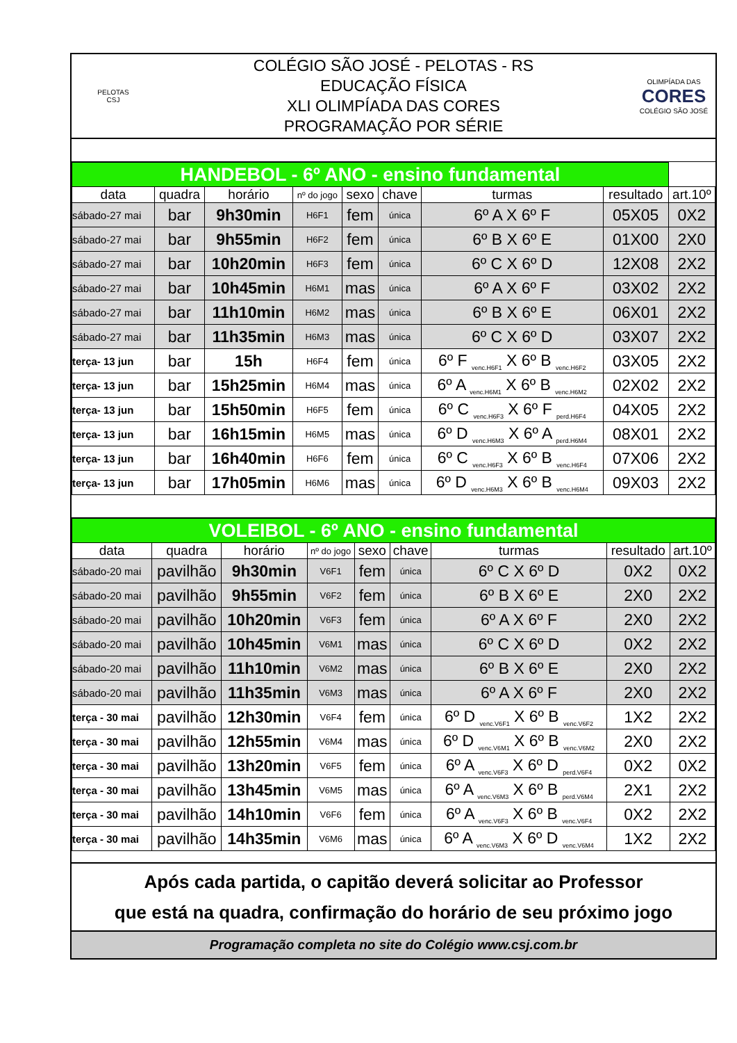PELOTAS
CSJ
COLÉGIO SÃO JOSÉ - PELOTAS - RS
EDUCAÇÃO FÍSICA
XLI OLIMPÍADA DAS CORES
PROGRAMAÇÃO POR SÉRIE
OLIMPÍADA DAS
CORES
COLÉGIO SÃO JOSÉ
| HANDEBOL - 6º ANO - ensino fundamental | | | | | | | | |
| data | quadra | horário | nº do jogo | sexo | chave | turmas | resultado | art.10º |
| sábado-27 mai | bar | 9h30min | H6F1 | fem | única | 6º A X 6º F | 05X05 | 0X2 |
| sábado-27 mai | bar | 9h55min | H6F2 | fem | única | 6º B X 6º E | 01X00 | 2X0 |
| sábado-27 mai | bar | 10h20min | H6F3 | fem | única | 6º C X 6º D | 12X08 | 2X2 |
| sábado-27 mai | bar | 10h45min | H6M1 | mas | única | 6º A X 6º F | 03X02 | 2X2 |
| sábado-27 mai | bar | 11h10min | H6M2 | mas | única | 6º B X 6º E | 06X01 | 2X2 |
| sábado-27 mai | bar | 11h35min | H6M3 | mas | única | 6º C X 6º D | 03X07 | 2X2 |
| terça- 13 jun | bar | 15h | H6F4 | fem | única | 6º F <sub>venc.H6F1</sub> X 6º B <sub>venc.H6F2</sub> | 03X05 | 2X2 |
| terça- 13 jun | bar | 15h25min | H6M4 | mas | única | 6º A <sub>venc.H6M1</sub> X 6º B <sub>venc.H6M2</sub> | 02X02 | 2X2 |
| terça- 13 jun | bar | 15h50min | H6F5 | fem | única | 6º C <sub>venc.H6F3</sub> X 6º F <sub>perd.H6F4</sub> | 04X05 | 2X2 |
| terça- 13 jun | bar | 16h15min | H6M5 | mas | única | 6º D <sub>venc.H6M3</sub> X 6º A <sub>perd.H6M4</sub> | 08X01 | 2X2 |
| terça- 13 jun | bar | 16h40min | H6F6 | fem | única | 6º C <sub>venc.H6F3</sub> X 6º B <sub>venc.H6F4</sub> | 07X06 | 2X2 |
| terça- 13 jun | bar | 17h05min | H6M6 | mas | única | 6º D <sub>venc.H6M3</sub> X 6º B <sub>venc.H6M4</sub> | 09X03 | 2X2 |
| VOLEIBOL - 6º ANO - ensino fundamental | | | | | | | | |
| data | quadra | horário | nº do jogo | sexo | chave | turmas | resultado | art.10º |
| sábado-20 mai | pavilhão | 9h30min | V6F1 | fem | única | 6º C X 6º D | 0X2 | 0X2 |
| sábado-20 mai | pavilhão | 9h55min | V6F2 | fem | única | 6º B X 6º E | 2X0 | 2X2 |
| sábado-20 mai | pavilhão | 10h20min | V6F3 | fem | única | 6º A X 6º F | 2X0 | 2X2 |
| sábado-20 mai | pavilhão | 10h45min | V6M1 | mas | única | 6º C X 6º D | 0X2 | 2X2 |
| sábado-20 mai | pavilhão | 11h10min | V6M2 | mas | única | 6º B X 6º E | 2X0 | 2X2 |
| sábado-20 mai | pavilhão | 11h35min | V6M3 | mas | única | 6º A X 6º F | 2X0 | 2X2 |
| terça - 30 mai | pavilhão | 12h30min | V6F4 | fem | única | 6º D <sub>venc.V6F1</sub> X 6º B <sub>venc.V6F2</sub> | 1X2 | 2X2 |
| terça - 30 mai | pavilhão | 12h55min | V6M4 | mas | única | 6º D <sub>venc.V6M1</sub> X 6º B <sub>venc.V6M2</sub> | 2X0 | 2X2 |
| terça - 30 mai | pavilhão | 13h20min | V6F5 | fem | única | 6º A <sub>venc.V6F3</sub> X 6º D <sub>perd.V6F4</sub> | 0X2 | 0X2 |
| terça - 30 mai | pavilhão | 13h45min | V6M5 | mas | única | 6º A <sub>venc.V6M3</sub> X 6º B <sub>perd.V6M4</sub> | 2X1 | 2X2 |
| terça - 30 mai | pavilhão | 14h10min | V6F6 | fem | única | 6º A <sub>venc.V6F3</sub> X 6º B <sub>venc.V6F4</sub> | 0X2 | 2X2 |
| terça - 30 mai | pavilhão | 14h35min | V6M6 | mas | única | 6º A <sub>venc.V6M3</sub> X 6º D <sub>venc.V6M4</sub> | 1X2 | 2X2 |
Após cada partida, o capitão deverá solicitar ao Professor
que está na quadra, confirmação do horário de seu próximo jogo
Programação completa no site do Colégio www.csj.com.br